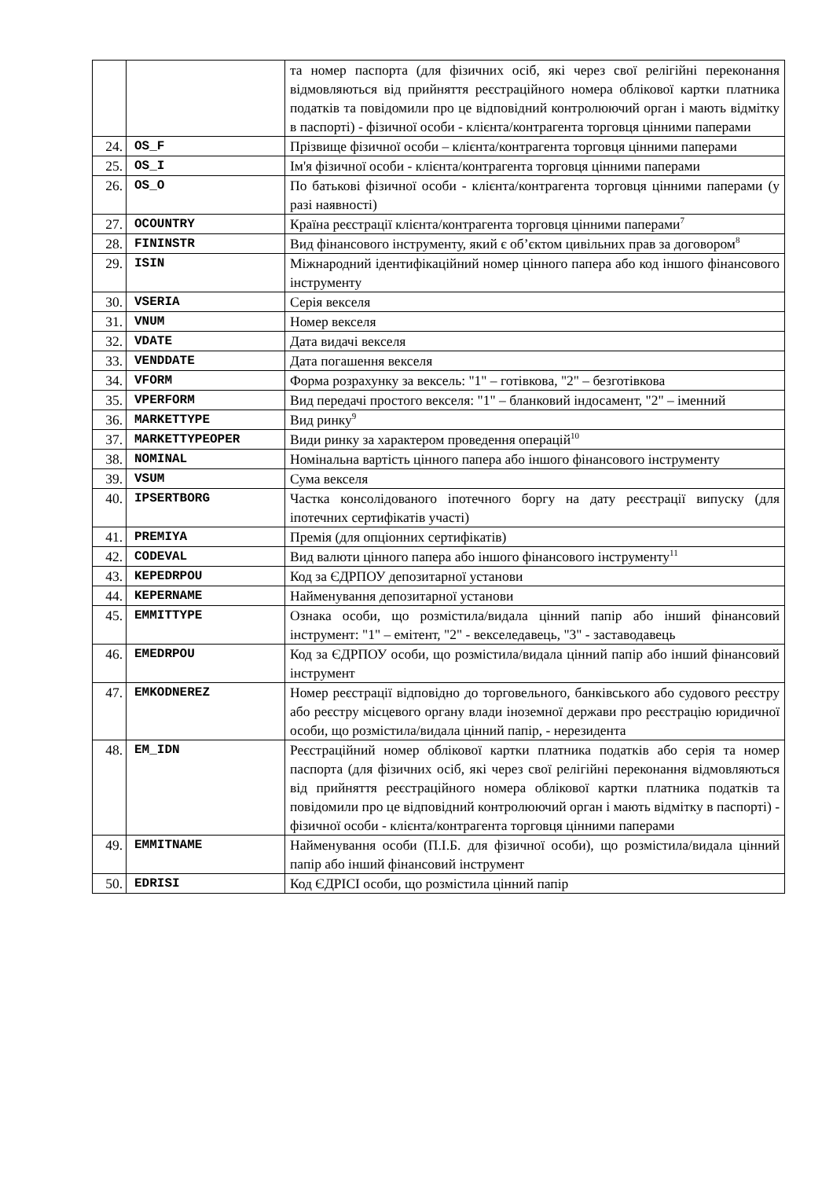| | | та номер паспорта (для фізичних осіб, які через свої релігійні переконання відмовляються від прийняття реєстраційного номера облікової картки платника податків та повідомили про це відповідний контролюючий орган і мають відмітку в паспорті) - фізичної особи - клієнта/контрагента торговця цінними паперами |
| 24. | OS_F | Прізвище фізичної особи – клієнта/контрагента торговця цінними паперами |
| 25. | OS_I | Ім'я фізичної особи - клієнта/контрагента торговця цінними паперами |
| 26. | OS_O | По батькові фізичної особи - клієнта/контрагента торговця цінними паперами (у разі наявності) |
| 27. | OCOUNTRY | Країна реєстрації клієнта/контрагента торговця цінними паперами<sup>7</sup> |
| 28. | FININSTR | Вид фінансового інструменту, який є об’єктом цивільних прав за договором<sup>8</sup> |
| 29. | ISIN | Міжнародний ідентифікаційний номер цінного папера або код іншого фінансового інструменту |
| 30. | VSERIA | Серія векселя |
| 31. | VNUM | Номер векселя |
| 32. | VDATE | Дата видачі векселя |
| 33. | VENDDATE | Дата погашення векселя |
| 34. | VFORM | Форма розрахунку за вексель: "1" – готівкова, "2" – безготівкова |
| 35. | VPERFORM | Вид передачі простого векселя: "1" – бланковий індосамент, "2" – іменний |
| 36. | MARKETTYPE | Вид ринку<sup>9</sup> |
| 37. | MARKETTYPEOPER | Види ринку за характером проведення операцій<sup>10</sup> |
| 38. | NOMINAL | Номінальна вартість цінного папера або іншого фінансового інструменту |
| 39. | VSUM | Сума векселя |
| 40. | IPSERTBORG | Частка консолідованого іпотечного боргу на дату реєстрації випуску (для іпотечних сертифікатів участі) |
| 41. | PREMIYA | Премія (для опціонних сертифікатів) |
| 42. | CODEVAL | Вид валюти цінного папера або іншого фінансового інструменту<sup>11</sup> |
| 43. | KEPEDRPOU | Код за ЄДРПОУ депозитарної установи |
| 44. | KEPERNAME | Найменування депозитарної установи |
| 45. | EMMITTYPE | Ознака особи, що розмістила/видала цінний папір або інший фінансовий інструмент: "1" – емітент, "2" - векселедавець, "3" - заставодавець |
| 46. | EMEDRPOU | Код за ЄДРПОУ особи, що розмістила/видала цінний папір або інший фінансовий інструмент |
| 47. | EMKODNEREZ | Номер реєстрації відповідно до торговельного, банківського або судового реєстру або реєстру місцевого органу влади іноземної держави про реєстрацію юридичної особи, що розмістила/видала цінний папір, - нерезидента |
| 48. | EM_IDN | Реєстраційний номер облікової картки платника податків або серія та номер паспорта (для фізичних осіб, які через свої релігійні переконання відмовляються від прийняття реєстраційного номера облікової картки платника податків та повідомили про це відповідний контролюючий орган і мають відмітку в паспорті) - фізичної особи - клієнта/контрагента торговця цінними паперами |
| 49. | EMMITNAME | Найменування особи (П.І.Б. для фізичної особи), що розмістила/видала цінний папір або інший фінансовий інструмент |
| 50. | EDRISI | Код ЄДРІСІ особи, що розмістила цінний папір |